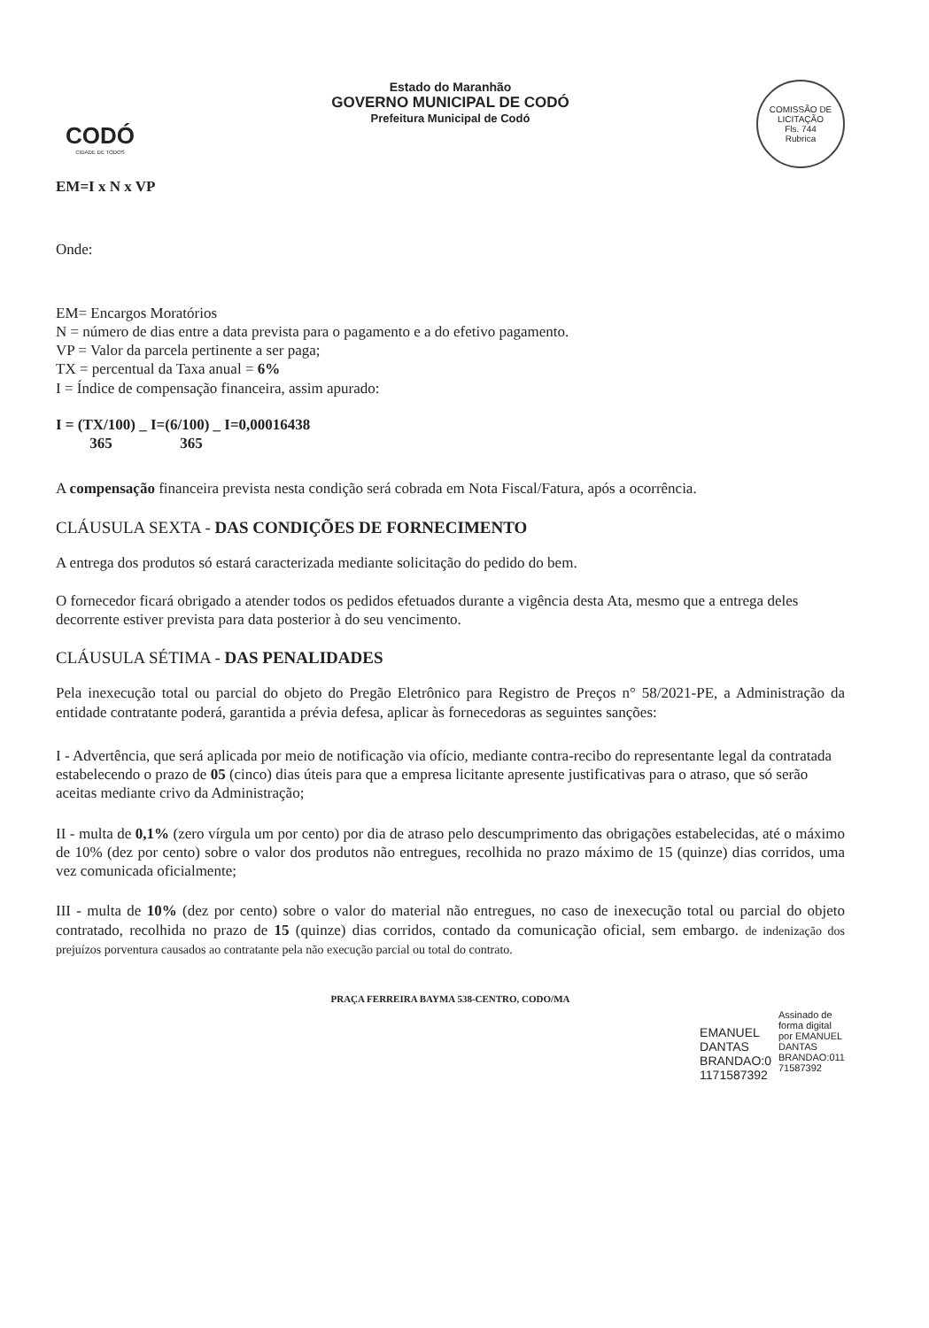CODÓ
CIDADE DE TODOS
Estado do Maranhão
GOVERNO MUNICIPAL DE CODÓ
Prefeitura Municipal de Codó
COMISSÃO DE LICITAÇÃO
Fls. 744
Rubrica
EM=I x N x VP
Onde:
EM= Encargos Moratórios
N = número de dias entre a data prevista para o pagamento e a do efetivo pagamento.
VP = Valor da parcela pertinente a ser paga;
TX = percentual da Taxa anual = 6%
I = Índice de compensação financeira, assim apurado:
I = (TX/100) _ I=(6/100) _ I=0,00016438
365 365
A compensação financeira prevista nesta condição será cobrada em Nota Fiscal/Fatura, após a ocorrência.
CLÁUSULA SEXTA - DAS CONDIÇÕES DE FORNECIMENTO
A entrega dos produtos só estará caracterizada mediante solicitação do pedido do bem.
O fornecedor ficará obrigado a atender todos os pedidos efetuados durante a vigência desta Ata, mesmo que a entrega deles decorrente estiver prevista para data posterior à do seu vencimento.
CLÁUSULA SÉTIMA - DAS PENALIDADES
Pela inexecução total ou parcial do objeto do Pregão Eletrônico para Registro de Preços n° 58/2021-PE, a Administração da entidade contratante poderá, garantida a prévia defesa, aplicar às fornecedoras as seguintes sanções:
I - Advertência, que será aplicada por meio de notificação via ofício, mediante contra-recibo do representante legal da contratada estabelecendo o prazo de 05 (cinco) dias úteis para que a empresa licitante apresente justificativas para o atraso, que só serão aceitas mediante crivo da Administração;
II - multa de 0,1% (zero vírgula um por cento) por dia de atraso pelo descumprimento das obrigações estabelecidas, até o máximo de 10% (dez por cento) sobre o valor dos produtos não entregues, recolhida no prazo máximo de 15 (quinze) dias corridos, uma vez comunicada oficialmente;
III - multa de 10% (dez por cento) sobre o valor do material não entregues, no caso de inexecução total ou parcial do objeto contratado, recolhida no prazo de 15 (quinze) dias corridos, contado da comunicação oficial, sem embargo. de indenização dos prejuízos porventura causados ao contratante pela não execução parcial ou total do contrato.
PRAÇA FERREIRA BAYMA 538-CENTRO, CODO/MA
EMANUEL
DANTAS
BRANDAO:0
1171587392
Assinado de
forma digital
por EMANUEL
DANTAS
BRANDAO:011
71587392